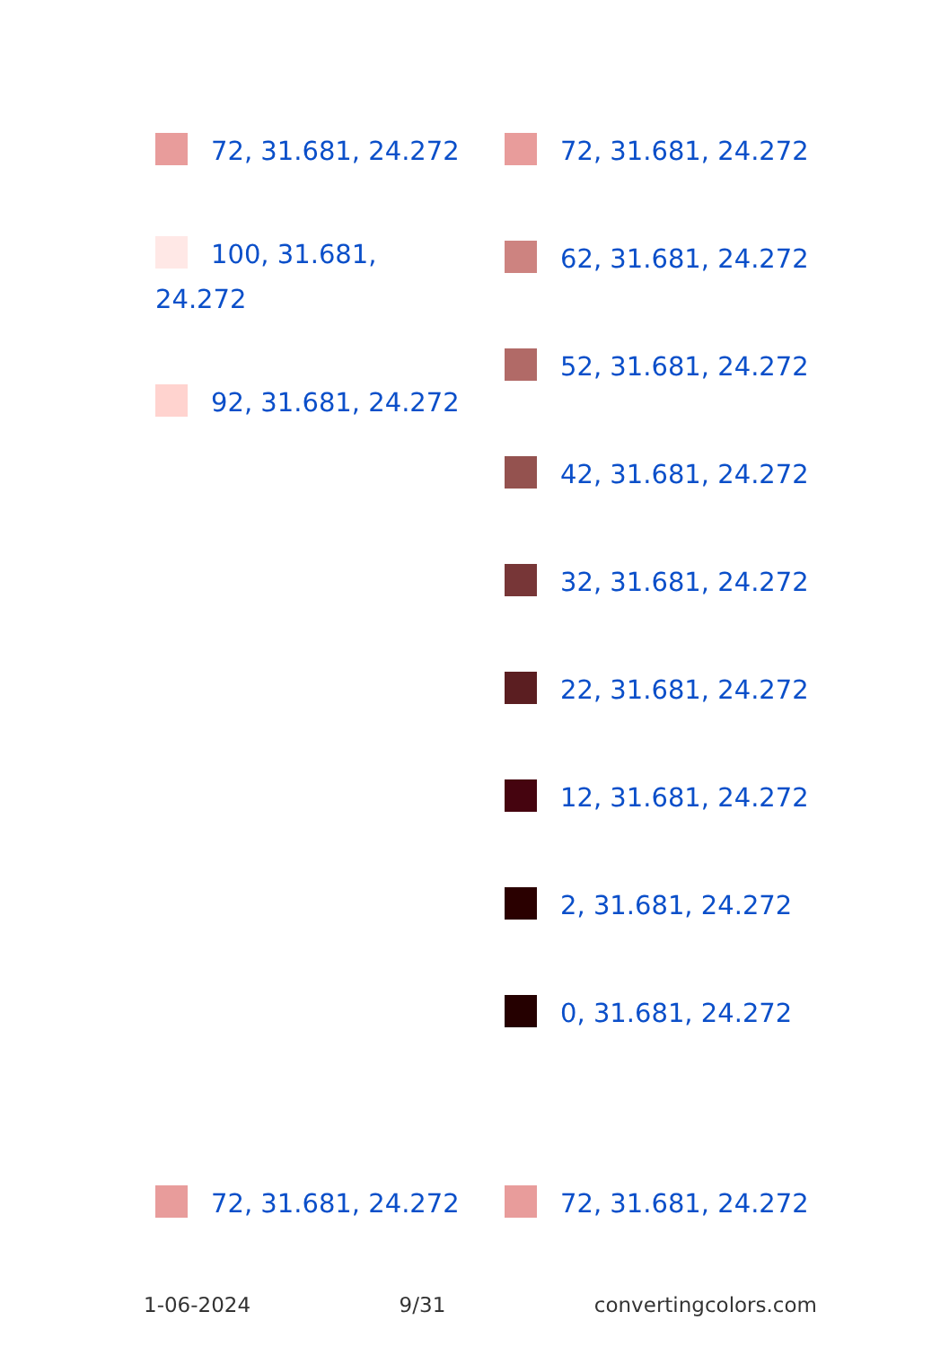72, 31.681, 24.272
100, 31.681, 24.272
92, 31.681, 24.272
72, 31.681, 24.272
62, 31.681, 24.272
52, 31.681, 24.272
42, 31.681, 24.272
32, 31.681, 24.272
22, 31.681, 24.272
12, 31.681, 24.272
2, 31.681, 24.272
0, 31.681, 24.272
72, 31.681, 24.272 72, 31.681, 24.272
1-06-2024 9/31 convertingcolors.com